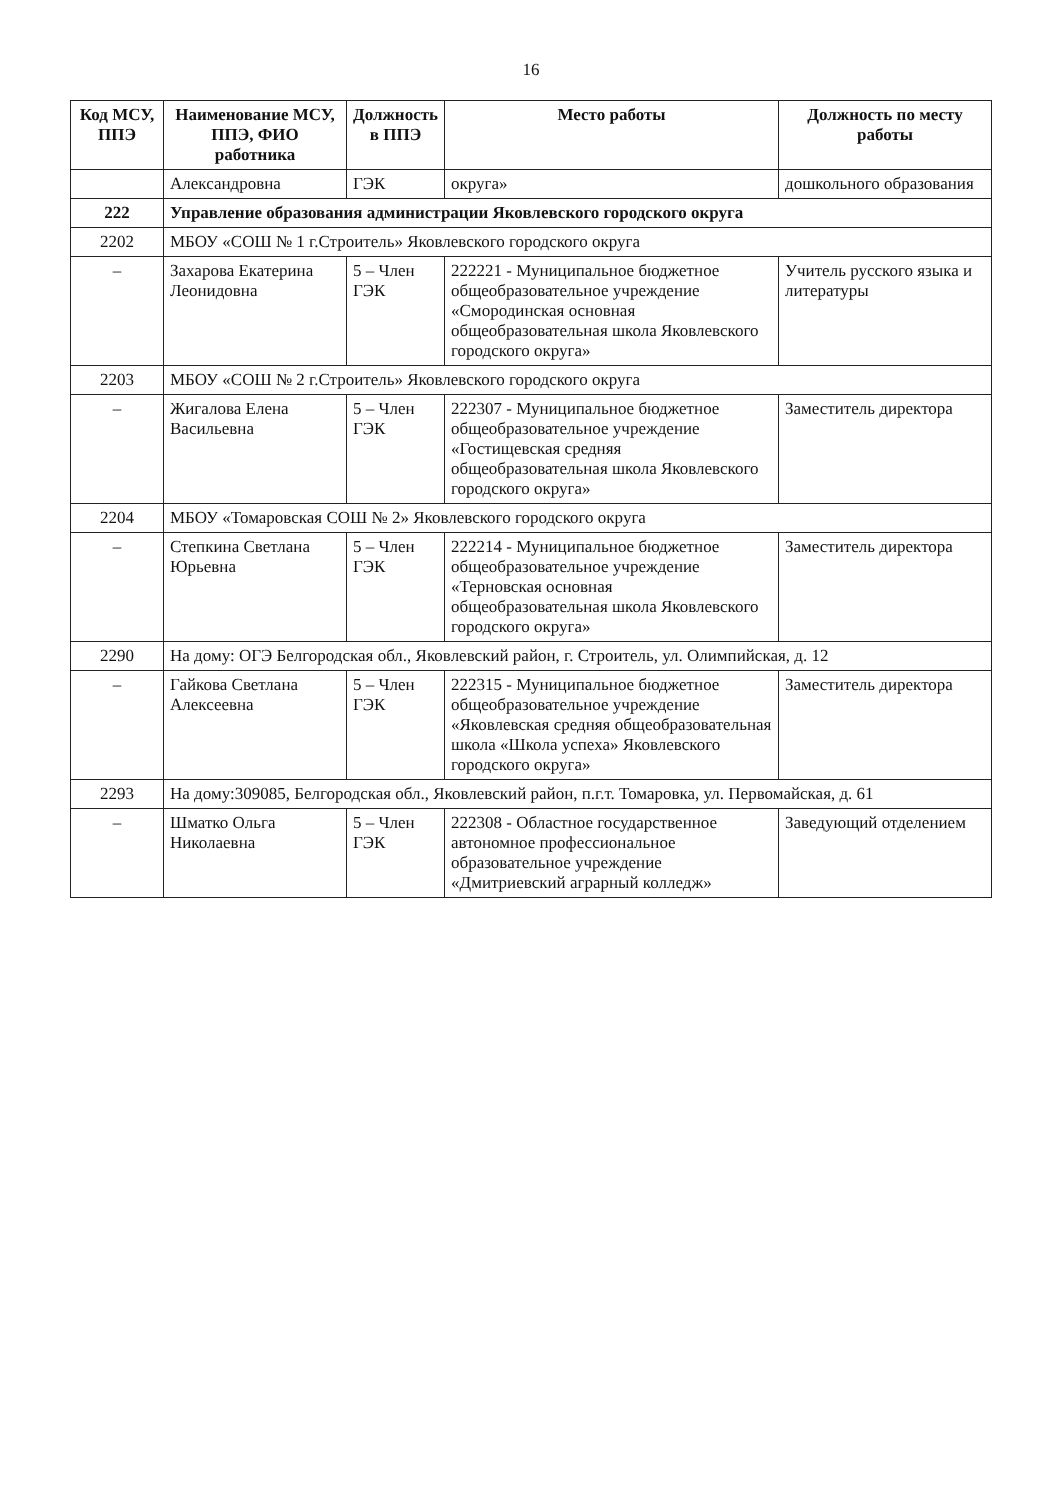16
| Код МСУ, ППЭ | Наименование МСУ, ППЭ, ФИО работника | Должность в ППЭ | Место работы | Должность по месту работы |
| --- | --- | --- | --- | --- |
| | Александровна | ГЭК | округа» | дошкольного образования |
| 222 | Управление образования администрации Яковлевского городского округа | | | |
| 2202 | МБОУ «СОШ № 1 г.Строитель» Яковлевского городского округа | | | |
| – | Захарова Екатерина Леонидовна | 5 – Член ГЭК | 222221 - Муниципальное бюджетное общеобразовательное учреждение «Смородинская основная общеобразовательная школа Яковлевского городского округа» | Учитель русского языка и литературы |
| 2203 | МБОУ «СОШ № 2 г.Строитель» Яковлевского городского округа | | | |
| – | Жигалова Елена Васильевна | 5 – Член ГЭК | 222307 - Муниципальное бюджетное общеобразовательное учреждение «Гостищевская средняя общеобразовательная школа Яковлевского городского округа» | Заместитель директора |
| 2204 | МБОУ «Томаровская СОШ № 2» Яковлевского городского округа | | | |
| – | Степкина Светлана Юрьевна | 5 – Член ГЭК | 222214 - Муниципальное бюджетное общеобразовательное учреждение «Терновская основная общеобразовательная школа Яковлевского городского округа» | Заместитель директора |
| 2290 | На дому: ОГЭ Белгородская обл., Яковлевский район, г. Строитель, ул. Олимпийская, д. 12 | | | |
| – | Гайкова Светлана Алексеевна | 5 – Член ГЭК | 222315 - Муниципальное бюджетное общеобразовательное учреждение «Яковлевская средняя общеобразовательная школа «Школа успеха» Яковлевского городского округа» | Заместитель директора |
| 2293 | На дому:309085, Белгородская обл., Яковлевский район, п.г.т. Томаровка, ул. Первомайская, д. 61 | | | |
| – | Шматко Ольга Николаевна | 5 – Член ГЭК | 222308 - Областное государственное автономное профессиональное образовательное учреждение «Дмитриевский аграрный колледж» | Заведующий отделением |